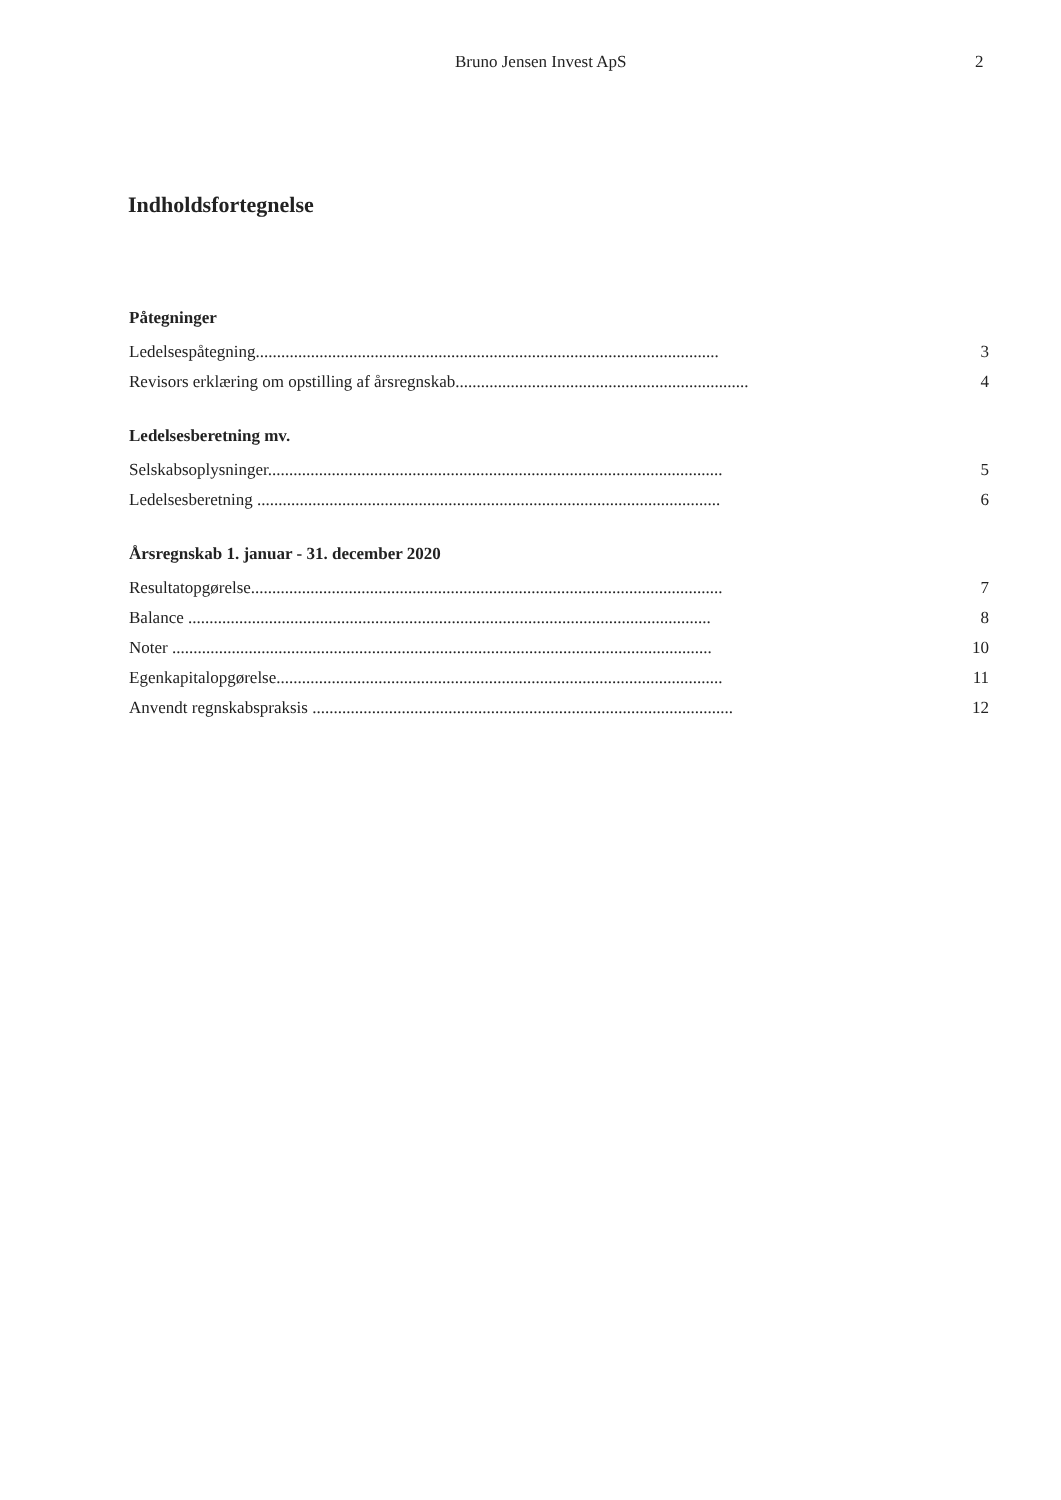Bruno Jensen Invest ApS 2
Indholdsfortegnelse
Påtegninger
Ledelsespåtegning............................................................................................................. 3
Revisors erklæring om opstilling af årsregnskab..................................................................... 4
Ledelsesberetning mv.
Selskabsoplysninger........................................................................................................... 5
Ledelsesberetning ............................................................................................................. 6
Årsregnskab 1. januar - 31. december 2020
Resultatopgørelse............................................................................................................... 7
Balance ........................................................................................................................... 8
Noter ............................................................................................................................... 10
Egenkapitalopgørelse......................................................................................................... 11
Anvendt regnskabspraksis ................................................................................................... 12